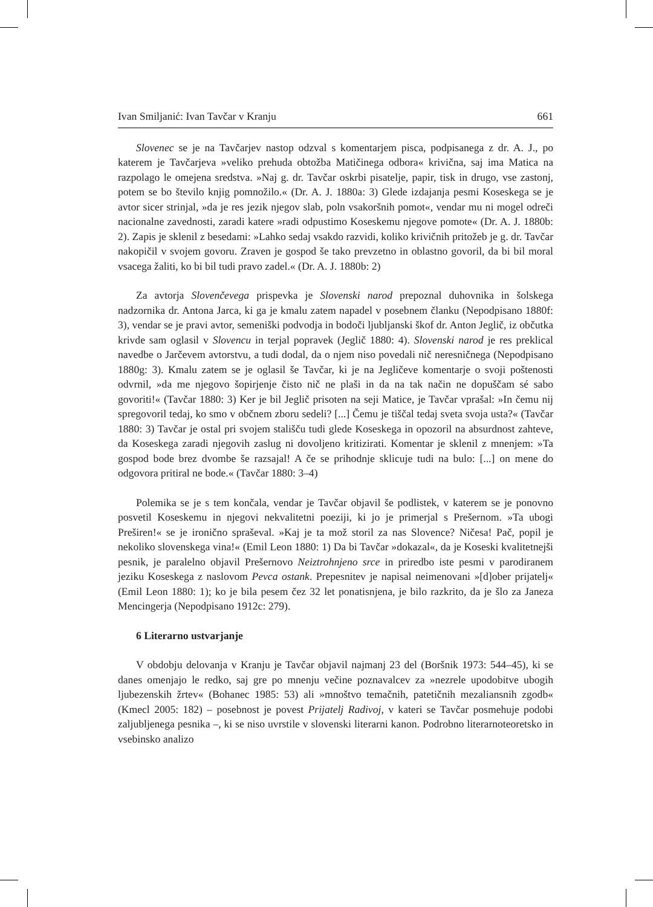Ivan Smiljanić: Ivan Tavčar v Kranju 661
Slovenec se je na Tavčarjev nastop odzval s komentarjem pisca, podpisanega z dr. A. J., po katerem je Tavčarjeva »veliko prehuda obtožba Matičinega odbora« krivična, saj ima Matica na razpolago le omejena sredstva. »Naj g. dr. Tavčar oskrbi pisatelje, papir, tisk in drugo, vse zastonj, potem se bo število knjig pomnožilo.« (Dr. A. J. 1880a: 3) Glede izdajanja pesmi Koseskega se je avtor sicer strinjal, »da je res jezik njegov slab, poln vsakoršnih pomot«, vendar mu ni mogel odreči nacionalne zavednosti, zaradi katere »radi odpustimo Koseskemu njegove pomote« (Dr. A. J. 1880b: 2). Zapis je sklenil z besedami: »Lahko sedaj vsakdo razvidi, koliko krivičnih pritožeb je g. dr. Tavčar nakopičil v svojem govoru. Zraven je gospod še tako prevzetno in oblastno govoril, da bi bil moral vsacega žaliti, ko bi bil tudi pravo zadel.« (Dr. A. J. 1880b: 2)
Za avtorja Slovenčevega prispevka je Slovenski narod prepoznal duhovnika in šolskega nadzornika dr. Antona Jarca, ki ga je kmalu zatem napadel v posebnem članku (Nepodpisano 1880f: 3), vendar se je pravi avtor, semeniški podvodja in bodoči ljubljanski škof dr. Anton Jeglič, iz občutka krivde sam oglasil v Slovencu in terjal popravek (Jeglič 1880: 4). Slovenski narod je res preklical navedbe o Jarčevem avtorstvu, a tudi dodal, da o njem niso povedali nič neresničnega (Nepodpisano 1880g: 3). Kmalu zatem se je oglasil še Tavčar, ki je na Jegličeve komentarje o svoji poštenosti odvrnil, »da me njegovo šopirjenje čisto nič ne plaši in da na tak način ne dopuščam sé sabo govoriti!« (Tavčar 1880: 3) Ker je bil Jeglič prisoten na seji Matice, je Tavčar vprašal: »In čemu nij spregovoril tedaj, ko smo v občnem zboru sedeli? [...] Čemu je tiščal tedaj sveta svoja usta?« (Tavčar 1880: 3) Tavčar je ostal pri svojem stališču tudi glede Koseskega in opozoril na absurdnost zahteve, da Koseskega zaradi njegovih zaslug ni dovoljeno kritizirati. Komentar je sklenil z mnenjem: »Ta gospod bode brez dvombe še razsajal! A če se prihodnje sklicuje tudi na bulo: [...] on mene do odgovora pritiral ne bode.« (Tavčar 1880: 3–4)
Polemika se je s tem končala, vendar je Tavčar objavil še podlistek, v katerem se je ponovno posvetil Koseskemu in njegovi nekvalitetni poeziji, ki jo je primerjal s Prešernom. »Ta ubogi Preširen!« se je ironično spraševal. »Kaj je ta mož storil za nas Slovence? Ničesa! Pač, popil je nekoliko slovenskega vina!« (Emil Leon 1880: 1) Da bi Tavčar »dokazal«, da je Koseski kvalitetnejši pesnik, je paralelno objavil Prešernovo Neiztrohnjeno srce in priredbo iste pesmi v parodiranem jeziku Koseskega z naslovom Pevca ostank. Prepesnitev je napisal neimenovani »[d]ober prijatelj« (Emil Leon 1880: 1); ko je bila pesem čez 32 let ponatisnjena, je bilo razkrito, da je šlo za Janeza Mencingerja (Nepodpisano 1912c: 279).
6 Literarno ustvarjanje
V obdobju delovanja v Kranju je Tavčar objavil najmanj 23 del (Boršnik 1973: 544–45), ki se danes omenjajo le redko, saj gre po mnenju večine poznavalcev za »nezrele upodobitve ubogih ljubezenskih žrtev« (Bohanec 1985: 53) ali »mnoštvo temačnih, patetičnih mezaliansnih zgodb« (Kmecl 2005: 182) – posebnost je povest Prijatelj Radivoj, v kateri se Tavčar posmehuje podobi zaljubljenega pesnika –, ki se niso uvrstile v slovenski literarni kanon. Podrobno literarnoteoretsko in vsebinsko analizo